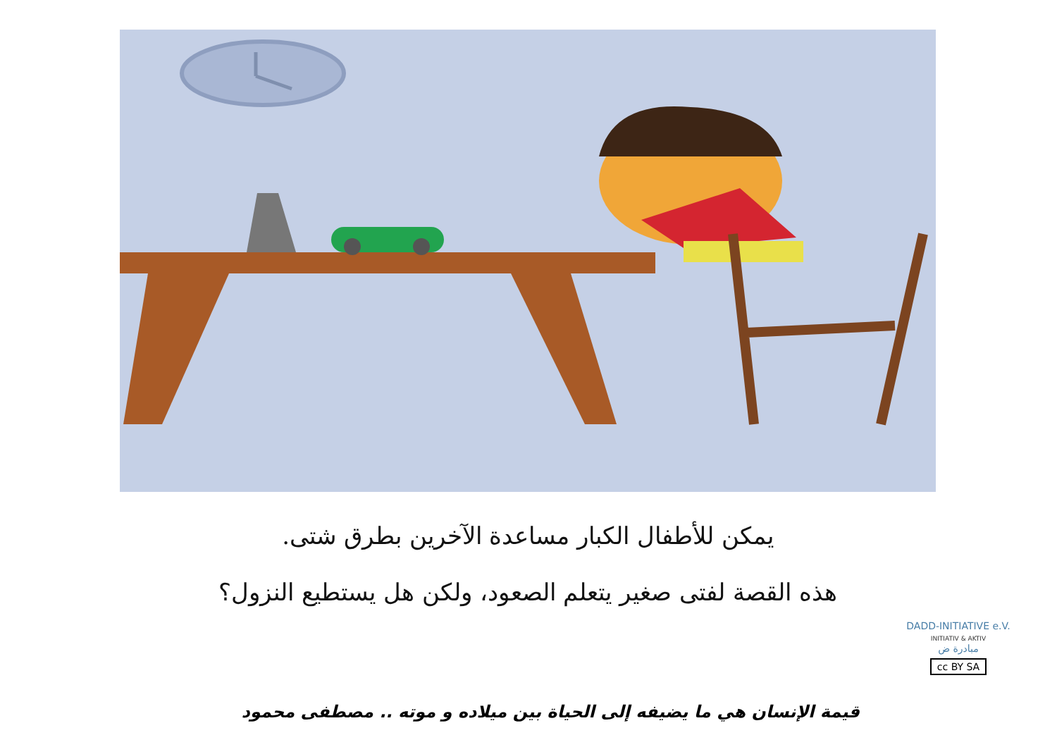يمكن للأطفال الكبار مساعدة الآخرين بطرق شتى.
هذه القصة لفتى صغير يتعلم الصعود، ولكن هل يستطيع النزول؟
قيمة الإنسان هي ما يضيفه إلى الحياة بين ميلاده و موته .. مصطفى محمود
DADD-INITIATIVE e.V.
INITIATIV & AKTIV
مبادرة ض
cc BY SA